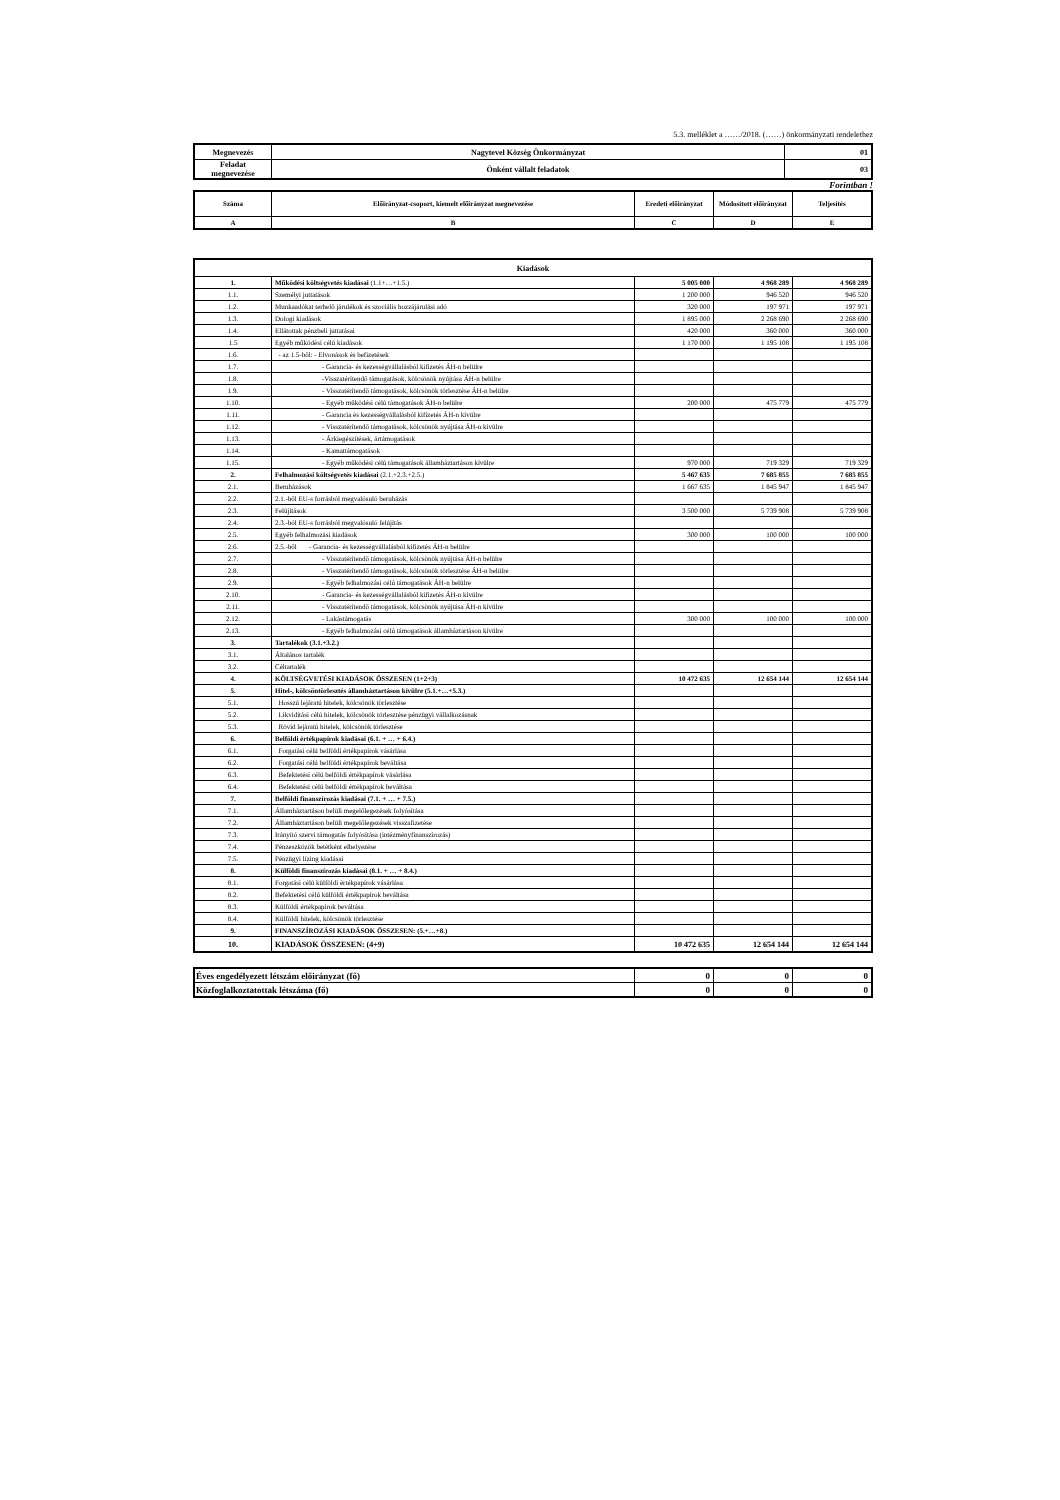5.3. melléklet a ……/2018. (……) önkormányzati rendelethez
| Megnevezés | Nagytevel Község Önkormányzat | 01 |
| Feladat megnevezése | Önként vállalt feladatok | 03 |
Forintban !
| Száma | Előirányzat-csoport, kiemelt előirányzat megnevezése | Eredeti előirányzat | Módosított előirányzat | Teljesítés |
| --- | --- | --- | --- | --- |
| A | B | C | D | E |
| Kiadások | | | | |
| --- | --- | --- | --- | --- |
| 1. | Működési költségvetés kiadásai (1.1+…+1.5.) | 5 005 000 | 4 968 289 | 4 968 289 |
| 1.1. | Személyi juttatások | 1 200 000 | 946 520 | 946 520 |
| 1.2. | Munkaadókat terhelő járulékok és szociális hozzájárulási adó | 320 000 | 197 971 | 197 971 |
| 1.3. | Dologi kiadások | 1 895 000 | 2 268 690 | 2 268 690 |
| 1.4. | Ellátottak pénzbeli juttatásai | 420 000 | 360 000 | 360 000 |
| 1.5 | Egyéb működési célú kiadások | 1 170 000 | 1 195 108 | 1 195 108 |
| 1.6. | - az 1.5-ből: - Elvonások és befizetések | | | |
| 1.7. | - Garancia- és kezességvállalásból kifizetés ÁH-n belülre | | | |
| 1.8. | -Visszatérítendő támogatások, kölcsönök nyújtása ÁH-n belülre | | | |
| 1.9. | - Visszatérítendő támogatások, kölcsönök törlesztése ÁH-n belülre | | | |
| 1.10. | - Egyéb működési célú támogatások ÁH-n belülre | 200 000 | 475 779 | 475 779 |
| 1.11. | - Garancia és kezességvállalásból kifizetés ÁH-n kívülre | | | |
| 1.12. | - Visszatérítendő támogatások, kölcsönök nyújtása ÁH-n kívülre | | | |
| 1.13. | - Árkiegészítések, ártámogatások | | | |
| 1.14. | - Kamattámogatások | | | |
| 1.15. | - Egyéb működési célú támogatások államháztartáson kívülre | 970 000 | 719 329 | 719 329 |
| 2. | Felhalmozási költségvetés kiadásai (2.1.+2.3.+2.5.) | 5 467 635 | 7 685 855 | 7 685 855 |
| 2.1. | Beruházások | 1 667 635 | 1 845 947 | 1 845 947 |
| 2.2. | 2.1.-ből EU-s forrásból megvalósuló beruházás | | | |
| 2.3. | Felújítások | 3 500 000 | 5 739 908 | 5 739 908 |
| 2.4. | 2.3.-ból EU-s forrásból megvalósuló felújítás | | | |
| 2.5. | Egyéb felhalmozási kiadások | 300 000 | 100 000 | 100 000 |
| 2.6. | 2.5.-ből - Garancia- és kezességvállalásból kifizetés ÁH-n belülre | | | |
| 2.7. | - Visszatérítendő támogatások, kölcsönök nyújtása ÁH-n belülre | | | |
| 2.8. | - Visszatérítendő támogatások, kölcsönök törlesztése ÁH-n belülre | | | |
| 2.9. | - Egyéb felhalmozási célú támogatások ÁH-n belülre | | | |
| 2.10. | - Garancia- és kezességvállalásból kifizetés ÁH-n kívülre | | | |
| 2.11. | - Visszatérítendő támogatások, kölcsönök nyújtása ÁH-n kívülre | | | |
| 2.12. | - Lakástámogatás | 300 000 | 100 000 | 100 000 |
| 2.13. | - Egyéb felhalmozási célú támogatások államháztartáson kívülre | | | |
| 3. | Tartalékok (3.1.+3.2.) | | | |
| 3.1. | Általános tartalék | | | |
| 3.2. | Céltartalék | | | |
| 4. | KÖLTSÉGVETÉSI KIADÁSOK ÖSSZESEN (1+2+3) | 10 472 635 | 12 654 144 | 12 654 144 |
| 5. | Hitel-, kölcsöntörlesztés államháztartáson kívülre (5.1.+…+5.3.) | | | |
| 5.1. | Hosszú lejáratú hitelek, kölcsönök törlesztése | | | |
| 5.2. | Likviditási célú hitelek, kölcsönök törlesztése pénzügyi vállalkozásnak | | | |
| 5.3. | Rövid lejáratú hitelek, kölcsönök törlesztése | | | |
| 6. | Belföldi értékpapírok kiadásai (6.1. + … + 6.4.) | | | |
| 6.1. | Forgatási célú belföldi értékpapírok vásárlása | | | |
| 6.2. | Forgatási célú belföldi értékpapírok beváltása | | | |
| 6.3. | Befektetési célú belföldi értékpapírok vásárlása | | | |
| 6.4. | Befektetési célú belföldi értékpapírok beváltása | | | |
| 7. | Belföldi finanszírozás kiadásai (7.1. + … + 7.5.) | | | |
| 7.1. | Államháztartáson belüli megelőlegezések folyósítása | | | |
| 7.2. | Államháztartáson belüli megelőlegezések visszafizetése | | | |
| 7.3. | Irányító szervi támogatás folyósítása (intézményfinanszírozás) | | | |
| 7.4. | Pénzeszközök betétként elhelyezése | | | |
| 7.5. | Pénzügyi lízing kiadásai | | | |
| 8. | Külföldi finanszírozás kiadásai (8.1. + … + 8.4.) | | | |
| 8.1. | Forgatási célú külföldi értékpapírok vásárlása | | | |
| 8.2. | Befektetési célú külföldi értékpapírok beváltása | | | |
| 8.3. | Külföldi értékpapírok beváltása | | | |
| 8.4. | Külföldi hitelek, kölcsönök törlesztése | | | |
| 9. | FINANSZÍROZÁSI KIADÁSOK ÖSSZESEN: (5.+…+8.) | | | |
| 10. | KIADÁSOK ÖSSZESEN: (4+9) | 10 472 635 | 12 654 144 | 12 654 144 |
| Éves engedélyezett létszám előirányzat (fő) | 0 | 0 | 0 |
| Közfoglalkoztatottak létszáma (fő) | 0 | 0 | 0 |